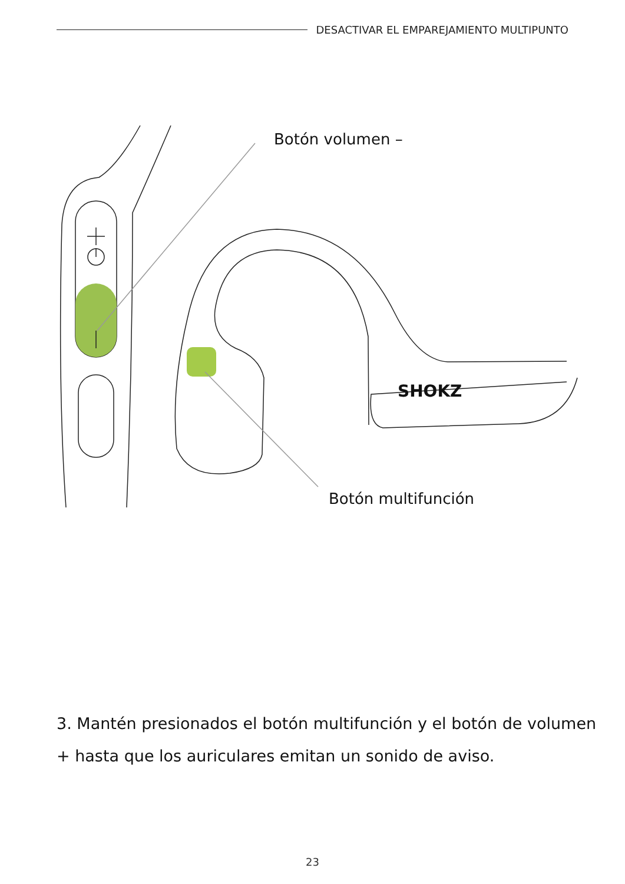DESACTIVAR EL EMPAREJAMIENTO MULTIPUNTO
SHOKZ
Botón volumen –
Botón multifunción
3. Mantén presionados el botón multifunción y el botón de volumen + hasta que los auriculares emitan un sonido de aviso.
23